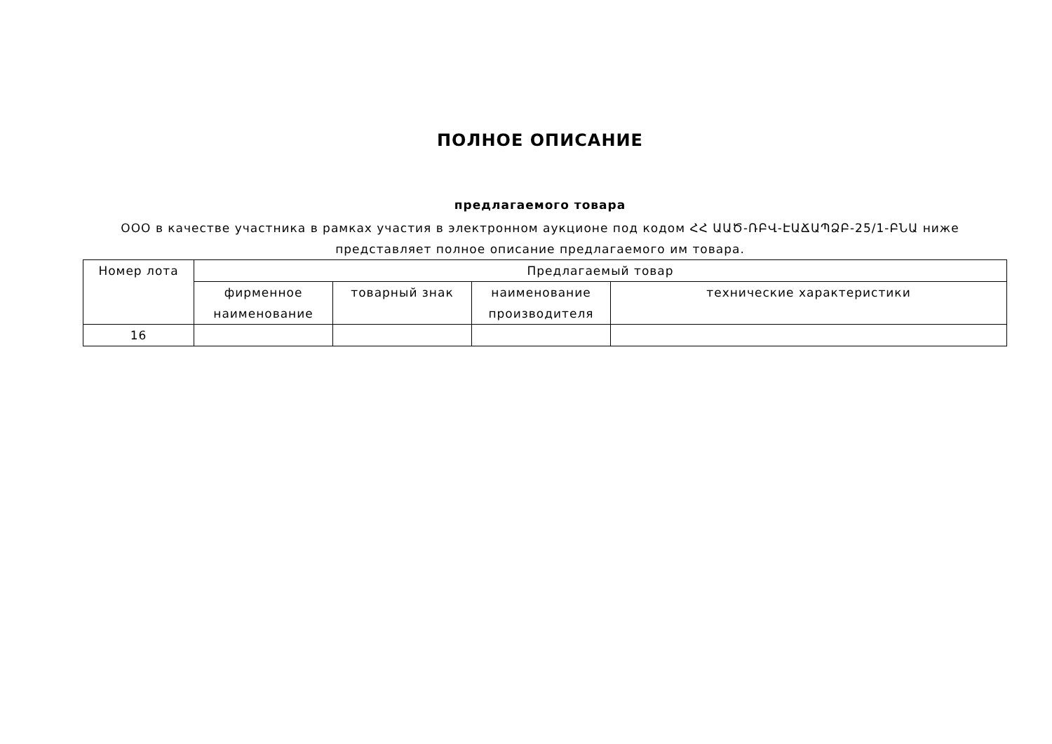ПОЛНОЕ ОПИСАНИЕ
предлагаемого товара
ООО в качестве участника в рамках участия в электронном аукционе под кодом ՀՀ ԱԱԾ-ՌԲՎ-ԷԱՃԱՊՁԲ-25/1-ԲՆԱ ниже представляет полное описание предлагаемого им товара.
| Номер лота | Предлагаемый товар | | | |
| --- | --- | --- | --- | --- |
| | фирменное наименование | товарный знак | наименование производителя | технические характеристики |
| 16 | | | | |